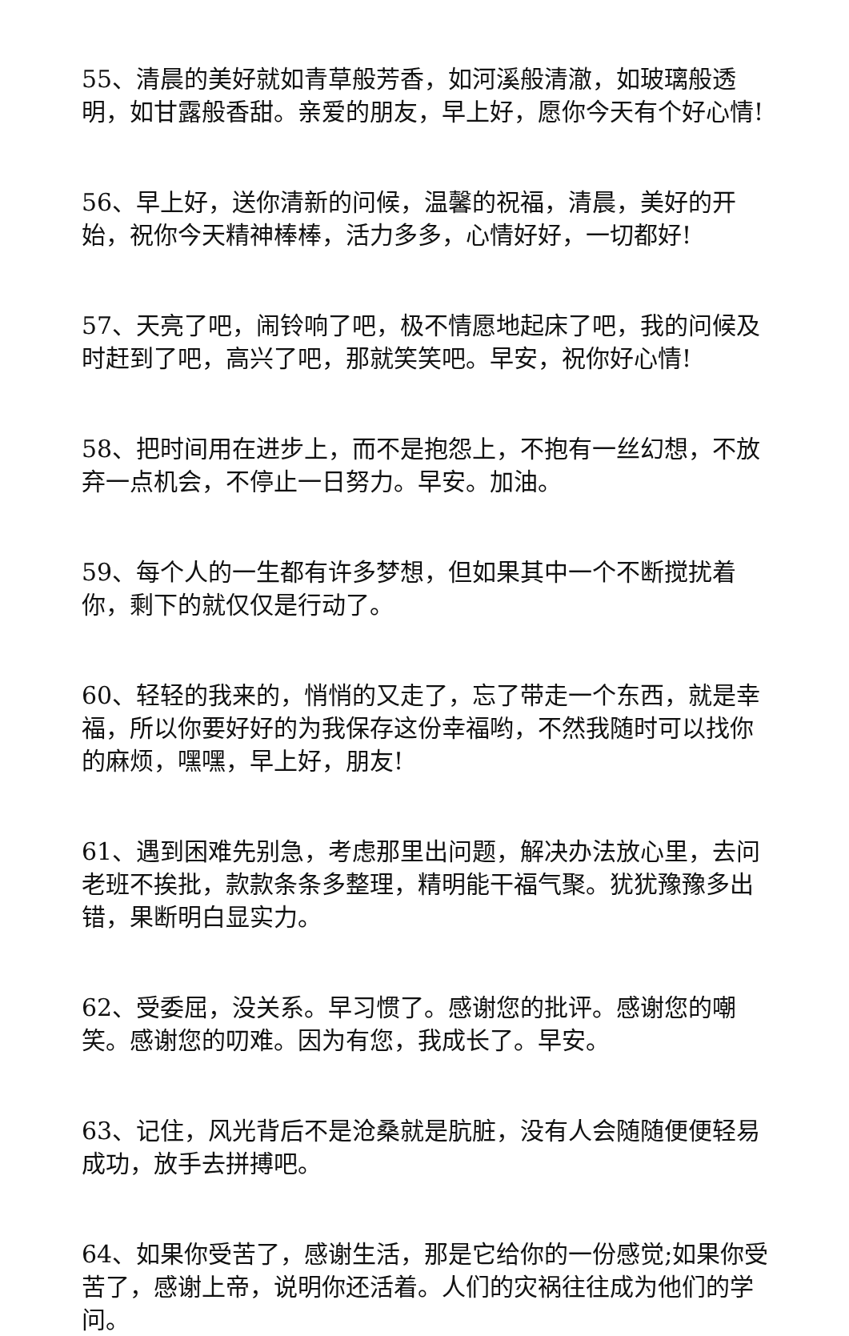55、清晨的美好就如青草般芳香，如河溪般清澈，如玻璃般透明，如甘露般香甜。亲爱的朋友，早上好，愿你今天有个好心情!
56、早上好，送你清新的问候，温馨的祝福，清晨，美好的开始，祝你今天精神棒棒，活力多多，心情好好，一切都好!
57、天亮了吧，闹铃响了吧，极不情愿地起床了吧，我的问候及时赶到了吧，高兴了吧，那就笑笑吧。早安，祝你好心情!
58、把时间用在进步上，而不是抱怨上，不抱有一丝幻想，不放弃一点机会，不停止一日努力。早安。加油。
59、每个人的一生都有许多梦想，但如果其中一个不断搅扰着你，剩下的就仅仅是行动了。
60、轻轻的我来的，悄悄的又走了，忘了带走一个东西，就是幸福，所以你要好好的为我保存这份幸福哟，不然我随时可以找你的麻烦，嘿嘿，早上好，朋友!
61、遇到困难先别急，考虑那里出问题，解决办法放心里，去问老班不挨批，款款条条多整理，精明能干福气聚。犹犹豫豫多出错，果断明白显实力。
62、受委屈，没关系。早习惯了。感谢您的批评。感谢您的嘲笑。感谢您的叨难。因为有您，我成长了。早安。
63、记住，风光背后不是沧桑就是肮脏，没有人会随随便便轻易成功，放手去拼搏吧。
64、如果你受苦了，感谢生活，那是它给你的一份感觉;如果你受苦了，感谢上帝，说明你还活着。人们的灾祸往往成为他们的学问。